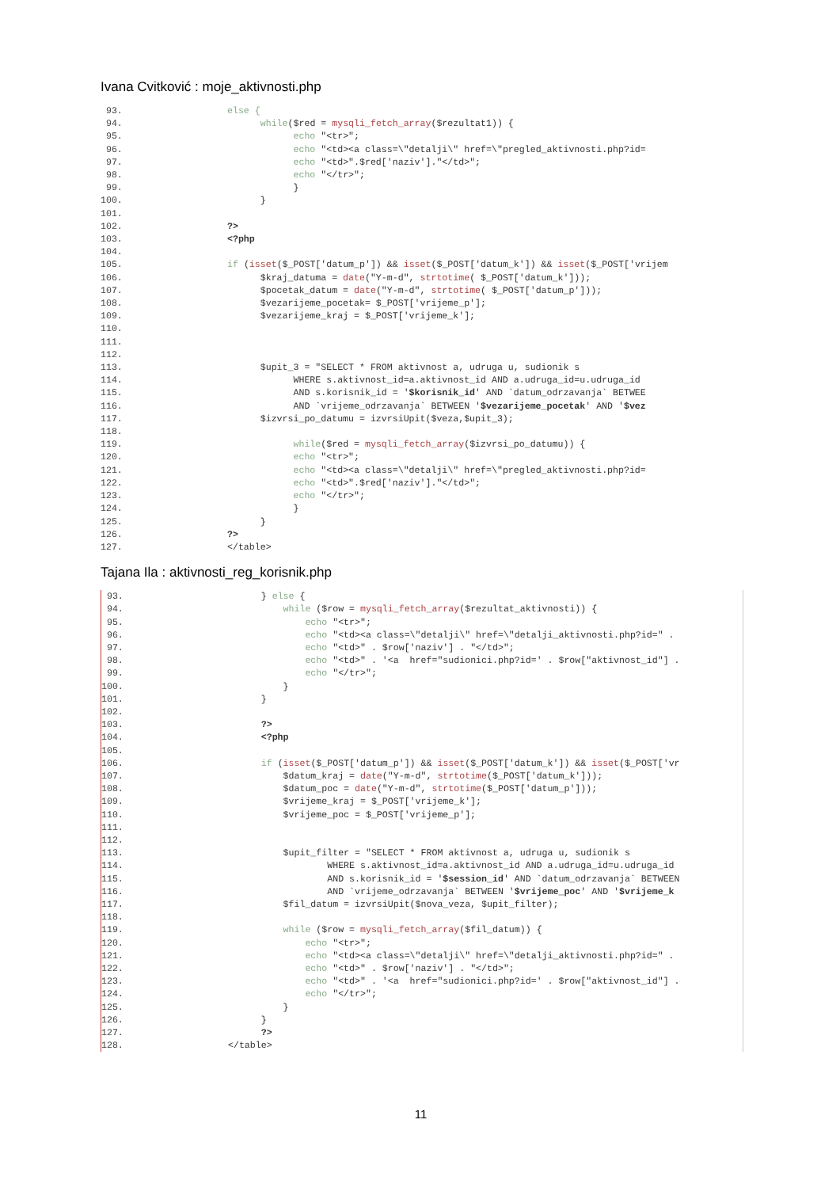Ivana Cvitković : moje_aktivnosti.php
93. else { 94. while($red = mysqli_fetch_array($rezultat1)) { 95. echo "<tr>"; 96. echo "<td><a class=\"detalji\" href=\"pregled_aktivnosti.php?id= 97. echo "<td>".$red['naziv']."</td>"; 98. echo "</tr>"; 99. } 100. } 101. 102.?> 103. <?php 104. 105. if (isset($_POST['datum_p']) && isset($_POST['datum_k']) && isset($_POST['vrijem 106. $kraj_datuma = date("Y-m-d", strtotime( $_POST['datum_k'])); 107. $pocetak_datum = date("Y-m-d", strtotime( $_POST['datum_p'])); 108. $vezarijeme_pocetak= $_POST['vrijeme_p']; 109. $vezarijeme_kraj = $_POST['vrijeme_k']; 110. 111. 112. 113. $upit_3 = "SELECT * FROM aktivnost a, udruga u, sudionik s 114. WHERE s.aktivnost_id=a.aktivnost_id AND a.udruga_id=u.udruga_id 115. AND s.korisnik_id = '$korisnik_id' AND `datum_odrzavanja` BETWEE 116. AND `vrijeme_odrzavanja` BETWEEN '$vezarijeme_pocetak' AND '$vez 117. $izvrsi_po_datumu = izvrsiUpit($veza,$upit_3); 118. 119. while($red = mysqli_fetch_array($izvrsi_po_datumu)) { 120. echo "<tr>"; 121. echo "<td><a class=\"detalji\" href=\"pregled_aktivnosti.php?id= 122. echo "<td>".$red['naziv']."</td>"; 123. echo "</tr>"; 124. } 125. } 126.?> 127. </table>
Tajana Ila : aktivnosti_reg_korisnik.php
93. } else { 94. while ($row = mysqli_fetch_array($rezultat_aktivnosti)) { 95. echo "<tr>"; 96. echo "<td><a class=\"detalji\" href=\"detalji_aktivnosti.php?id=" . 97. echo "<td>" . $row['naziv'] . "</td>"; 98. echo "<td>" . '<a href="sudionici.php?id=' . $row["aktivnost_id"] . 99. echo "</tr>"; 100. } 101. } 102. 103. ?> 104. <?php 105. 106. if (isset($_POST['datum_p']) && isset($_POST['datum_k']) && isset($_POST['vr 107. $datum_kraj = date("Y-m-d", strtotime($_POST['datum_k'])); 108. $datum_poc = date("Y-m-d", strtotime($_POST['datum_p'])); 109. $vrijeme_kraj = $_POST['vrijeme_k']; 110. $vrijeme_poc = $_POST['vrijeme_p']; 111. 112. 113. $upit_filter = "SELECT * FROM aktivnost a, udruga u, sudionik s 114. WHERE s.aktivnost_id=a.aktivnost_id AND a.udruga_id=u.udruga_id 115. AND s.korisnik_id = '$session_id' AND `datum_odrzavanja` BETWEEN 116. AND `vrijeme_odrzavanja` BETWEEN '$vrijeme_poc' AND '$vrijeme_k 117. $fil_datum = izvrsiUpit($nova_veza, $upit_filter); 118. 119. while ($row = mysqli_fetch_array($fil_datum)) { 120. echo "<tr>"; 121. echo "<td><a class=\"detalji\" href=\"detalji_aktivnosti.php?id=" . 122. echo "<td>" . $row['naziv'] . "</td>"; 123. echo "<td>" . '<a href="sudionici.php?id=' . $row["aktivnost_id"] . 124. echo "</tr>"; 125. } 126. } 127. ?> 128. </table>
11